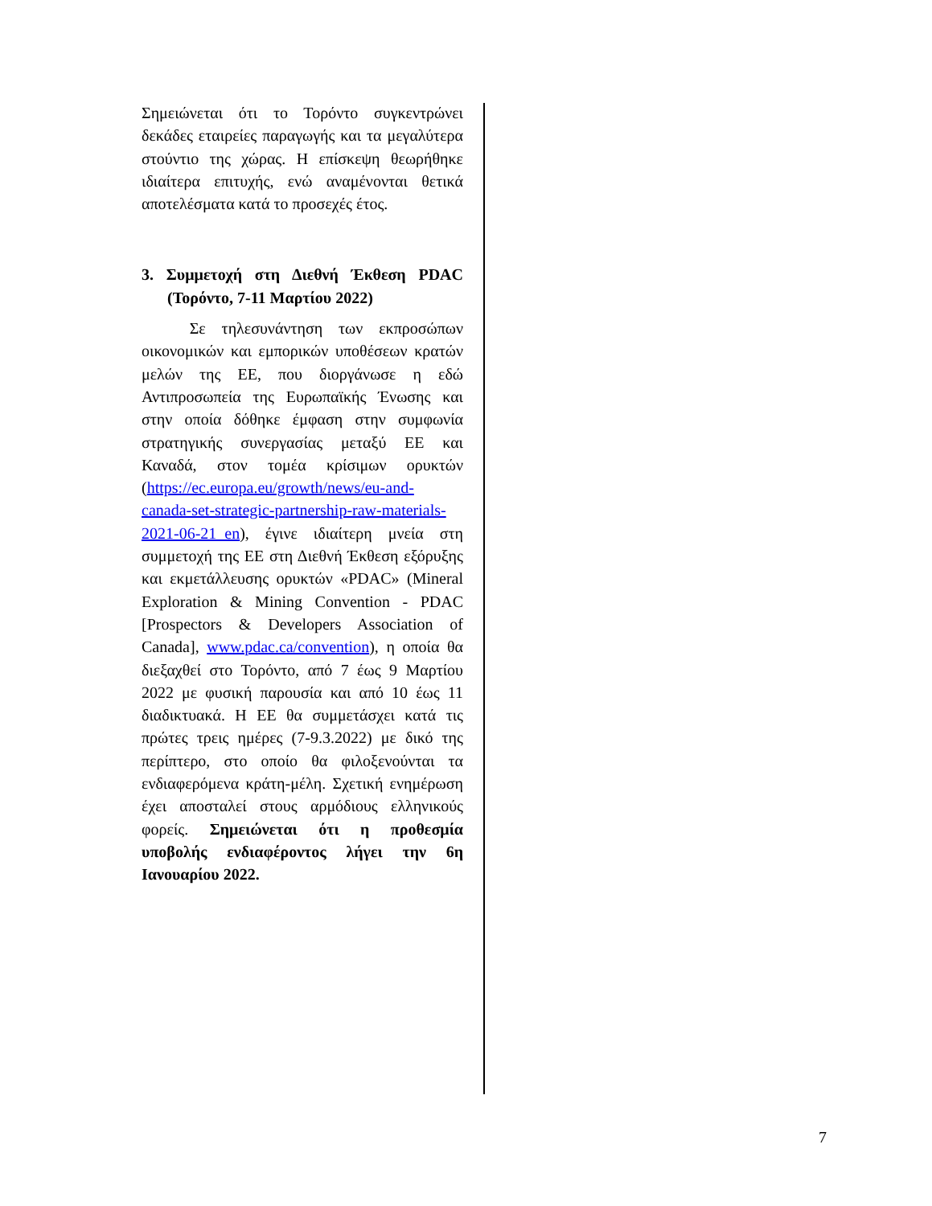Σημειώνεται ότι το Τορόντο συγκεντρώνει δεκάδες εταιρείες παραγωγής και τα μεγαλύτερα στούντιο της χώρας. Η επίσκεψη θεωρήθηκε ιδιαίτερα επιτυχής, ενώ αναμένονται θετικά αποτελέσματα κατά το προσεχές έτος.
3. Συμμετοχή στη Διεθνή Έκθεση PDAC (Τορόντο, 7-11 Μαρτίου 2022)
Σε τηλεσυνάντηση των εκπροσώπων οικονομικών και εμπορικών υποθέσεων κρατών μελών της ΕΕ, που διοργάνωσε η εδώ Αντιπροσωπεία της Ευρωπαϊκής Ένωσης και στην οποία δόθηκε έμφαση στην συμφωνία στρατηγικής συνεργασίας μεταξύ ΕΕ και Καναδά, στον τομέα κρίσιμων ορυκτών (https://ec.europa.eu/growth/news/eu-and-canada-set-strategic-partnership-raw-materials-2021-06-21_en), έγινε ιδιαίτερη μνεία στη συμμετοχή της ΕΕ στη Διεθνή Έκθεση εξόρυξης και εκμετάλλευσης ορυκτών «PDAC» (Mineral Exploration & Mining Convention - PDAC [Prospectors & Developers Association of Canada], www.pdac.ca/convention), η οποία θα διεξαχθεί στο Τορόντο, από 7 έως 9 Μαρτίου 2022 με φυσική παρουσία και από 10 έως 11 διαδικτυακά. Η ΕΕ θα συμμετάσχει κατά τις πρώτες τρεις ημέρες (7-9.3.2022) με δικό της περίπτερο, στο οποίο θα φιλοξενούνται τα ενδιαφερόμενα κράτη-μέλη. Σχετική ενημέρωση έχει αποσταλεί στους αρμόδιους ελληνικούς φορείς. Σημειώνεται ότι η προθεσμία υποβολής ενδιαφέροντος λήγει την 6η Ιανουαρίου 2022.
7